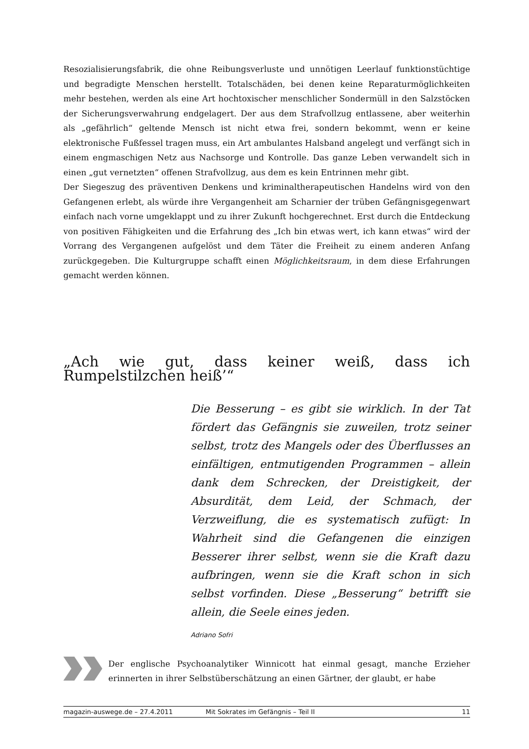Resozialisierungsfabrik, die ohne Reibungsverluste und unnötigen Leerlauf funktionstüchtige und begradigte Menschen herstellt. Totalschäden, bei denen keine Reparaturmöglichkeiten mehr bestehen, werden als eine Art hochtoxischer menschlicher Sondermüll in den Salzstöcken der Sicherungsverwahrung endgelagert. Der aus dem Strafvollzug entlassene, aber weiterhin als „gefährlich“ geltende Mensch ist nicht etwa frei, sondern bekommt, wenn er keine elektronische Fußfessel tragen muss, ein Art ambulantes Halsband angelegt und verfängt sich in einem engmaschigen Netz aus Nachsorge und Kontrolle. Das ganze Leben verwandelt sich in einen „gut vernetzten“ offenen Strafvollzug, aus dem es kein Entrinnen mehr gibt.
Der Siegeszug des präventiven Denkens und kriminaltherapeutischen Handelns wird von den Gefangenen erlebt, als würde ihre Vergangenheit am Scharnier der trüben Gefängnisgegenwart einfach nach vorne umgeklappt und zu ihrer Zukunft hochgerechnet. Erst durch die Entdeckung von positiven Fähigkeiten und die Erfahrung des „Ich bin etwas wert, ich kann etwas“ wird der Vorrang des Vergangenen aufgelöst und dem Täter die Freiheit zu einem anderen Anfang zurückgegeben. Die Kulturgruppe schafft einen Möglichkeitsraum, in dem diese Erfahrungen gemacht werden können.
„Ach wie gut, dass keiner weiß, dass ich Rumpelstilzchen heiß’“
Die Besserung – es gibt sie wirklich. In der Tat fördert das Gefängnis sie zuweilen, trotz seiner selbst, trotz des Mangels oder des Überflusses an einfältigen, entmutigenden Programmen – allein dank dem Schrecken, der Dreistigkeit, der Absurdität, dem Leid, der Schmach, der Verzweiflung, die es systematisch zufügt: In Wahrheit sind die Gefangenen die einzigen Besserer ihrer selbst, wenn sie die Kraft dazu aufbringen, wenn sie die Kraft schon in sich selbst vorfinden. Diese „Besserung“ betrifft sie allein, die Seele eines jeden.
Adriano Sofri
Der englische Psychoanalytiker Winnicott hat einmal gesagt, manche Erzieher erinnerten in ihrer Selbstüberschätzung an einen Gärtner, der glaubt, er habe
magazin-auswege.de – 27.4.2011 Mit Sokrates im Gefängnis – Teil II 11